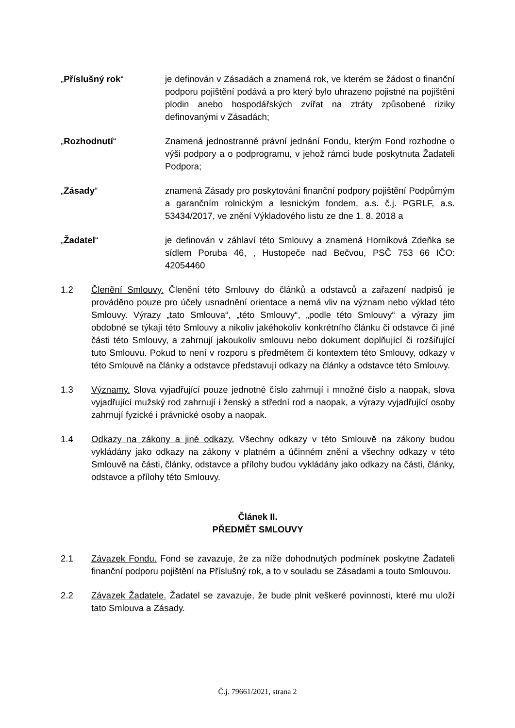„Příslušný rok“ je definován v Zásadách a znamená rok, ve kterém se žádost o finanční podporu pojištění podává a pro který bylo uhrazeno pojistné na pojištění plodin anebo hospodářských zvířat na ztráty způsobené riziky definovanými v Zásadách;
„Rozhodnutí“ Znamená jednostranné právní jednání Fondu, kterým Fond rozhodne o výši podpory a o podprogramu, v jehož rámci bude poskytnuta Žadateli Podpora;
„Zásady“ znamená Zásady pro poskytování finanční podpory pojištění Podpůrným a garančním rolnickým a lesnickým fondem, a.s. č.j. PGRLF, a.s. 53434/2017, ve znění Výkladového listu ze dne 1. 8. 2018 a
„Žadatel“ je definován v záhlaví této Smlouvy a znamená Horníková Zdeňka se sídlem Poruba 46, , Hustopeče nad Bečvou, PSČ 753 66 IČO: 42054460
1.2 Členění Smlouvy. Členění této Smlouvy do článků a odstavců a zařazení nadpisů je prováděno pouze pro účely usnadnění orientace a nemá vliv na význam nebo výklad této Smlouvy. Výrazy „tato Smlouva“, „této Smlouvy“, „podle této Smlouvy“ a výrazy jim obdobné se týkají této Smlouvy a nikoliv jakéhokoliv konkrétního článku či odstavce či jiné části této Smlouvy, a zahrnují jakoukoliv smlouvu nebo dokument doplňující či rozšiřující tuto Smlouvu. Pokud to není v rozporu s předmětem či kontextem této Smlouvy, odkazy v této Smlouvě na články a odstavce představují odkazy na články a odstavce této Smlouvy.
1.3 Významy. Slova vyjadřující pouze jednotné číslo zahrnují i množné číslo a naopak, slova vyjadřující mužský rod zahrnují i ženský a střední rod a naopak, a výrazy vyjadřující osoby zahrnují fyzické i právnické osoby a naopak.
1.4 Odkazy na zákony a jiné odkazy. Všechny odkazy v této Smlouvě na zákony budou vykládány jako odkazy na zákony v platném a účinném znění a všechny odkazy v této Smlouvě na části, články, odstavce a přílohy budou vykládány jako odkazy na části, články, odstavce a přílohy této Smlouvy.
Článek II.
PŘEDMĚT SMLOUVY
2.1 Závazek Fondu. Fond se zavazuje, že za níže dohodnutých podmínek poskytne Žadateli finanční podporu pojištění na Příslušný rok, a to v souladu se Zásadami a touto Smlouvou.
2.2 Závazek Žadatele. Žadatel se zavazuje, že bude plnit veškeré povinnosti, které mu uloží tato Smlouva a Zásady.
Č.j. 79661/2021, strana 2